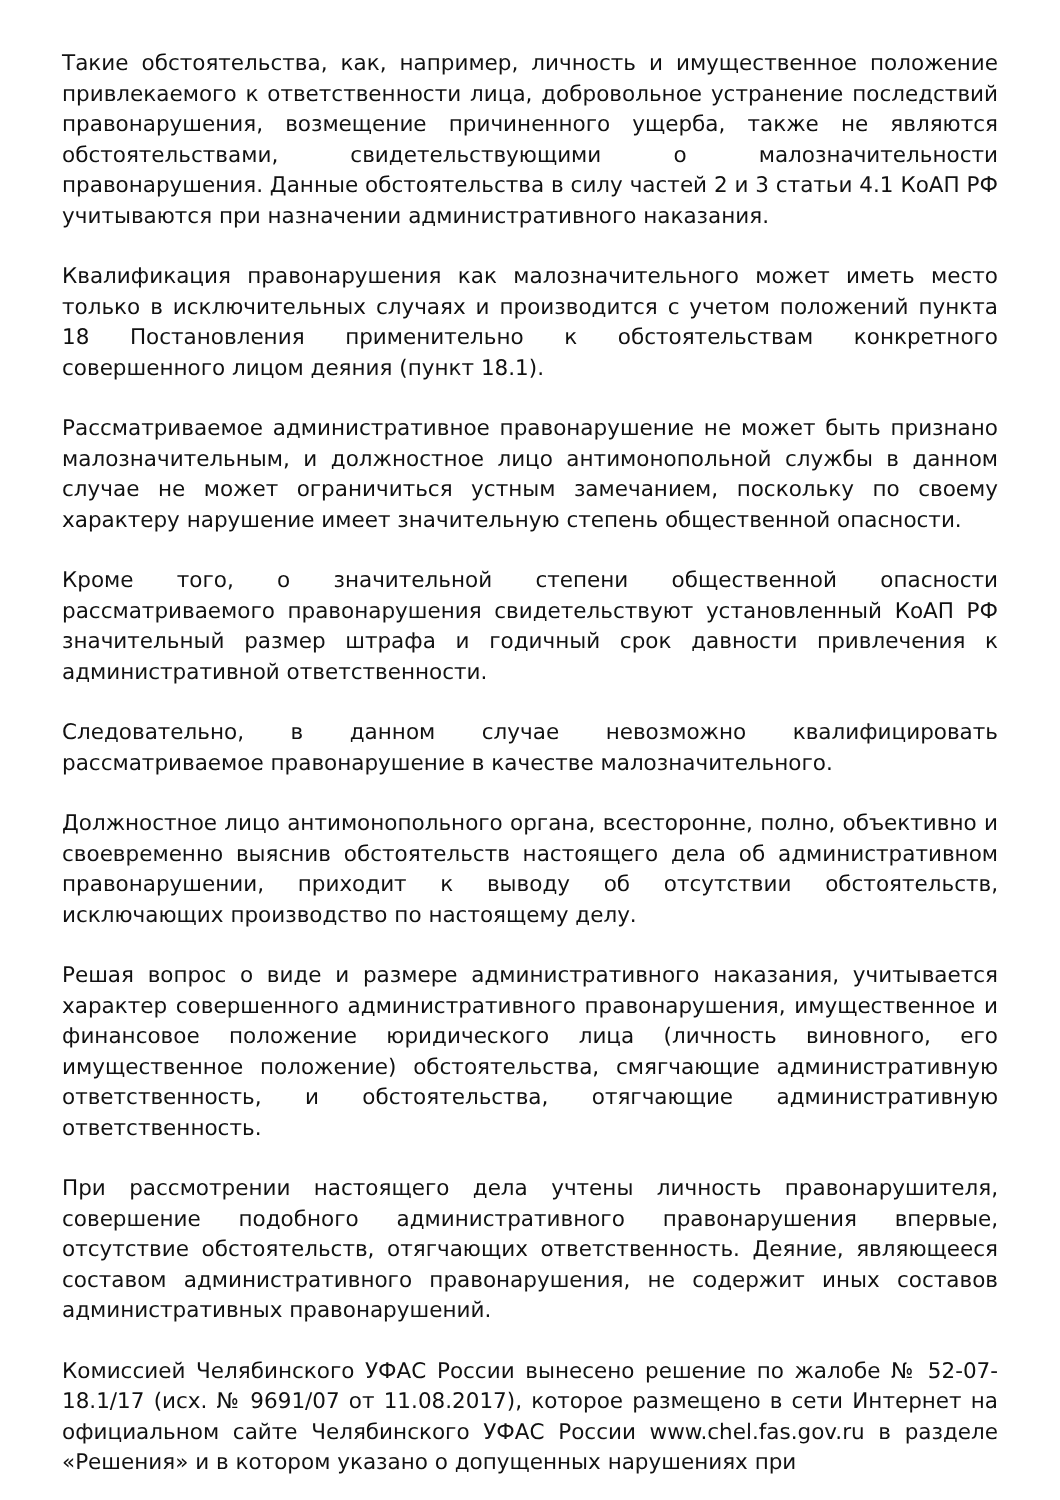Такие обстоятельства, как, например, личность и имущественное положение привлекаемого к ответственности лица, добровольное устранение последствий правонарушения, возмещение причиненного ущерба, также не являются обстоятельствами, свидетельствующими о малозначительности правонарушения. Данные обстоятельства в силу частей 2 и 3 статьи 4.1 КоАП РФ учитываются при назначении административного наказания.
Квалификация правонарушения как малозначительного может иметь место только в исключительных случаях и производится с учетом положений пункта 18 Постановления применительно к обстоятельствам конкретного совершенного лицом деяния (пункт 18.1).
Рассматриваемое административное правонарушение не может быть признано малозначительным, и должностное лицо антимонопольной службы в данном случае не может ограничиться устным замечанием, поскольку по своему характеру нарушение имеет значительную степень общественной опасности.
Кроме того, о значительной степени общественной опасности рассматриваемого правонарушения свидетельствуют установленный КоАП РФ значительный размер штрафа и годичный срок давности привлечения к административной ответственности.
Следовательно, в данном случае невозможно квалифицировать рассматриваемое правонарушение в качестве малозначительного.
Должностное лицо антимонопольного органа, всесторонне, полно, объективно и своевременно выяснив обстоятельств настоящего дела об административном правонарушении, приходит к выводу об отсутствии обстоятельств, исключающих производство по настоящему делу.
Решая вопрос о виде и размере административного наказания, учитывается характер совершенного административного правонарушения, имущественное и финансовое положение юридического лица (личность виновного, его имущественное положение) обстоятельства, смягчающие административную ответственность, и обстоятельства, отягчающие административную ответственность.
При рассмотрении настоящего дела учтены личность правонарушителя, совершение подобного административного правонарушения впервые, отсутствие обстоятельств, отягчающих ответственность. Деяние, являющееся составом административного правонарушения, не содержит иных составов административных правонарушений.
Комиссией Челябинского УФАС России вынесено решение по жалобе № 52-07-18.1/17 (исх. № 9691/07 от 11.08.2017), которое размещено в сети Интернет на официальном сайте Челябинского УФАС России www.chel.fas.gov.ru в разделе «Решения» и в котором указано о допущенных нарушениях при